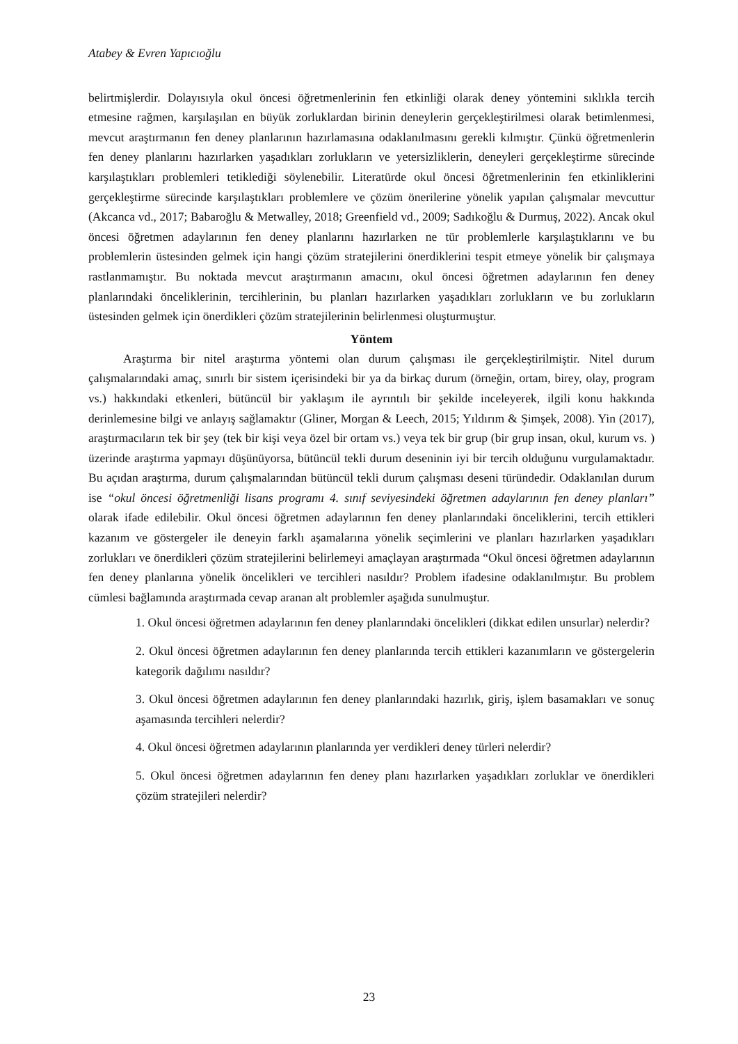Atabey & Evren Yapıcıoğlu
belirtmişlerdir. Dolayısıyla okul öncesi öğretmenlerinin fen etkinliği olarak deney yöntemini sıklıkla tercih etmesine rağmen, karşılaşılan en büyük zorluklardan birinin deneylerin gerçekleştirilmesi olarak betimlenmesi, mevcut araştırmanın fen deney planlarının hazırlamasına odaklanılmasını gerekli kılmıştır. Çünkü öğretmenlerin fen deney planlarını hazırlarken yaşadıkları zorlukların ve yetersizliklerin, deneyleri gerçekleştirme sürecinde karşılaştıkları problemleri tetiklediği söylenebilir. Literatürde okul öncesi öğretmenlerinin fen etkinliklerini gerçekleştirme sürecinde karşılaştıkları problemlere ve çözüm önerilerine yönelik yapılan çalışmalar mevcuttur (Akcanca vd., 2017; Babaroğlu & Metwalley, 2018; Greenfield vd., 2009; Sadıkoğlu & Durmuş, 2022). Ancak okul öncesi öğretmen adaylarının fen deney planlarını hazırlarken ne tür problemlerle karşılaştıklarını ve bu problemlerin üstesinden gelmek için hangi çözüm stratejilerini önerdiklerini tespit etmeye yönelik bir çalışmaya rastlanmamıştır. Bu noktada mevcut araştırmanın amacını, okul öncesi öğretmen adaylarının fen deney planlarındaki önceliklerinin, tercihlerinin, bu planları hazırlarken yaşadıkları zorlukların ve bu zorlukların üstesinden gelmek için önerdikleri çözüm stratejilerinin belirlenmesi oluşturmuştur.
Yöntem
Araştırma bir nitel araştırma yöntemi olan durum çalışması ile gerçekleştirilmiştir. Nitel durum çalışmalarındaki amaç, sınırlı bir sistem içerisindeki bir ya da birkaç durum (örneğin, ortam, birey, olay, program vs.) hakkındaki etkenleri, bütüncül bir yaklaşım ile ayrıntılı bir şekilde inceleyerek, ilgili konu hakkında derinlemesine bilgi ve anlayış sağlamaktır (Gliner, Morgan & Leech, 2015; Yıldırım & Şimşek, 2008). Yin (2017), araştırmacıların tek bir şey (tek bir kişi veya özel bir ortam vs.) veya tek bir grup (bir grup insan, okul, kurum vs. ) üzerinde araştırma yapmayı düşünüyorsa, bütüncül tekli durum deseninin iyi bir tercih olduğunu vurgulamaktadır. Bu açıdan araştırma, durum çalışmalarından bütüncül tekli durum çalışması deseni türündedir. Odaklanılan durum ise “okul öncesi öğretmenliği lisans programı 4. sınıf seviyesindeki öğretmen adaylarının fen deney planları” olarak ifade edilebilir. Okul öncesi öğretmen adaylarının fen deney planlarındaki önceliklerini, tercih ettikleri kazanım ve göstergeler ile deneyin farklı aşamalarına yönelik seçimlerini ve planları hazırlarken yaşadıkları zorlukları ve önerdikleri çözüm stratejilerini belirlemeyi amaçlayan araştırmada “Okul öncesi öğretmen adaylarının fen deney planlarına yönelik öncelikleri ve tercihleri nasıldır? Problem ifadesine odaklanılmıştır. Bu problem cümlesi bağlamında araştırmada cevap aranan alt problemler aşağıda sunulmuştur.
1. Okul öncesi öğretmen adaylarının fen deney planlarındaki öncelikleri (dikkat edilen unsurlar) nelerdir?
2. Okul öncesi öğretmen adaylarının fen deney planlarında tercih ettikleri kazanımların ve göstergelerin kategorik dağılımı nasıldır?
3. Okul öncesi öğretmen adaylarının fen deney planlarındaki hazırlık, giriş, işlem basamakları ve sonuç aşamasında tercihleri nelerdir?
4. Okul öncesi öğretmen adaylarının planlarında yer verdikleri deney türleri nelerdir?
5. Okul öncesi öğretmen adaylarının fen deney planı hazırlarken yaşadıkları zorluklar ve önerdikleri çözüm stratejileri nelerdir?
23